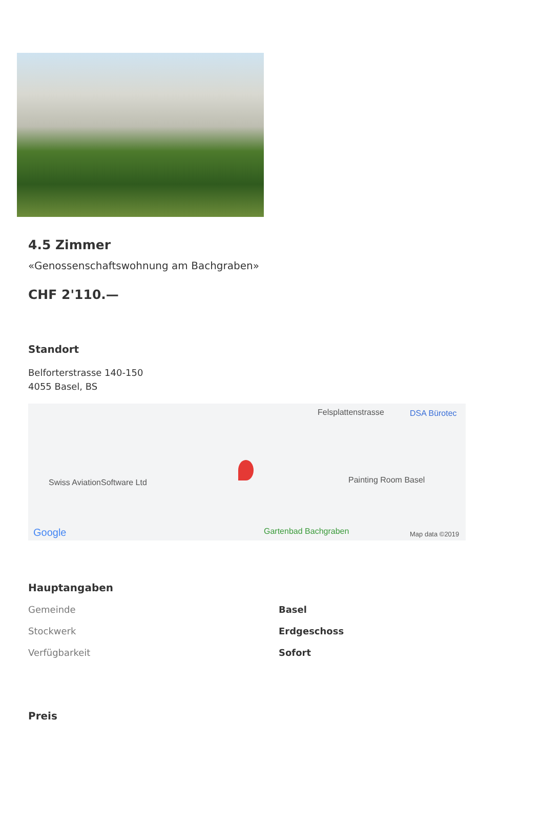4.5 Zimmer
«Genossenschaftswohnung am Bachgraben»
CHF 2'110.—
Standort
Belforterstrasse 140-150
4055 Basel, BS
DSA Bürotec Felsplattenstrasse
Swiss AviationSoftware Ltd Painting Room Basel
Gartenbad Bachgraben Google Map data ©2019
Hauptangaben
| Gemeinde | Basel |
| Stockwerk | Erdgeschoss |
| Verfügbarkeit | Sofort |
Preis